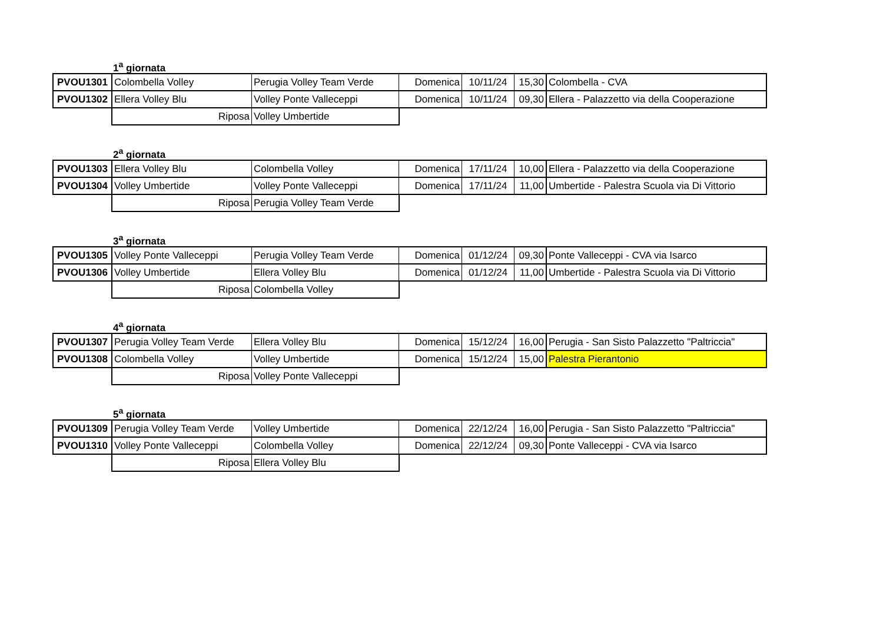1<sup>a</sup> giornata
| PVOU1301 | Colombella Volley | Perugia Volley Team Verde | Domenica | 10/11/24 | 15,30 | Colombella - CVA |
| PVOU1302 | Ellera Volley Blu | Volley Ponte Valleceppi | Domenica | 10/11/24 | 09,30 | Ellera - Palazzetto via della Cooperazione |
| | Riposa | Volley Umbertide | | | | |
2<sup>a</sup> giornata
| PVOU1303 | Ellera Volley Blu | Colombella Volley | Domenica | 17/11/24 | 10,00 | Ellera - Palazzetto via della Cooperazione |
| PVOU1304 | Volley Umbertide | Volley Ponte Valleceppi | Domenica | 17/11/24 | 11,00 | Umbertide - Palestra Scuola via Di Vittorio |
| | Riposa | Perugia Volley Team Verde | | | | |
3<sup>a</sup> giornata
| PVOU1305 | Volley Ponte Valleceppi | Perugia Volley Team Verde | Domenica | 01/12/24 | 09,30 | Ponte Valleceppi - CVA via Isarco |
| PVOU1306 | Volley Umbertide | Ellera Volley Blu | Domenica | 01/12/24 | 11,00 | Umbertide - Palestra Scuola via Di Vittorio |
| | Riposa | Colombella Volley | | | | |
4<sup>a</sup> giornata
| PVOU1307 | Perugia Volley Team Verde | Ellera Volley Blu | Domenica | 15/12/24 | 16,00 | Perugia - San Sisto Palazzetto "Paltriccia" |
| PVOU1308 | Colombella Volley | Volley Umbertide | Domenica | 15/12/24 | 15,00 | Palestra Pierantonio |
| | Riposa | Volley Ponte Valleceppi | | | | |
5<sup>a</sup> giornata
| PVOU1309 | Perugia Volley Team Verde | Volley Umbertide | Domenica | 22/12/24 | 16,00 | Perugia - San Sisto Palazzetto "Paltriccia" |
| PVOU1310 | Volley Ponte Valleceppi | Colombella Volley | Domenica | 22/12/24 | 09,30 | Ponte Valleceppi - CVA via Isarco |
| | Riposa | Ellera Volley Blu | | | | |